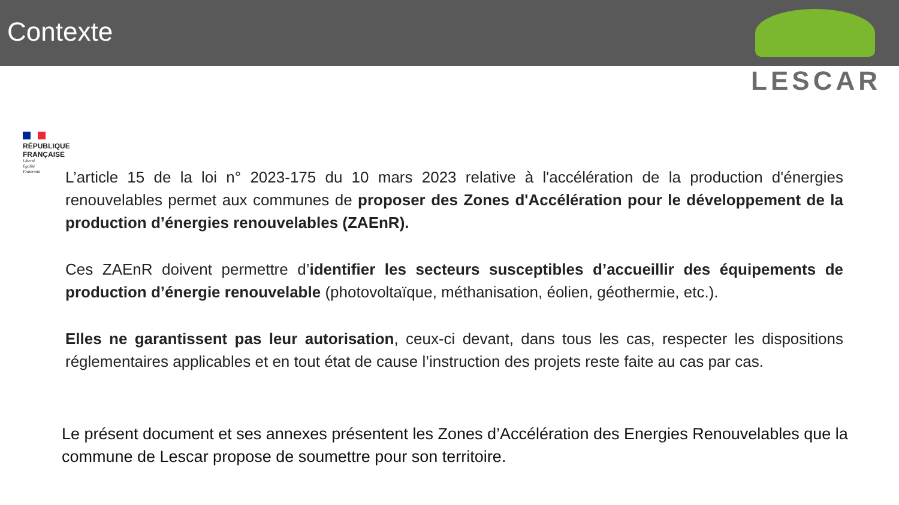Contexte
LESCAR
RÉPUBLIQUE
FRANÇAISE
Liberté
Égalité
Fraternité
L’article 15 de la loi n° 2023-175 du 10 mars 2023 relative à l'accélération de la production d'énergies renouvelables permet aux communes de proposer des Zones d'Accélération pour le développement de la production d’énergies renouvelables (ZAEnR).
Ces ZAEnR doivent permettre d’identifier les secteurs susceptibles d’accueillir des équipements de production d’énergie renouvelable (photovoltaïque, méthanisation, éolien, géothermie, etc.).
Elles ne garantissent pas leur autorisation, ceux-ci devant, dans tous les cas, respecter les dispositions réglementaires applicables et en tout état de cause l’instruction des projets reste faite au cas par cas.
Le présent document et ses annexes présentent les Zones d’Accélération des Energies Renouvelables que la commune de Lescar propose de soumettre pour son territoire.